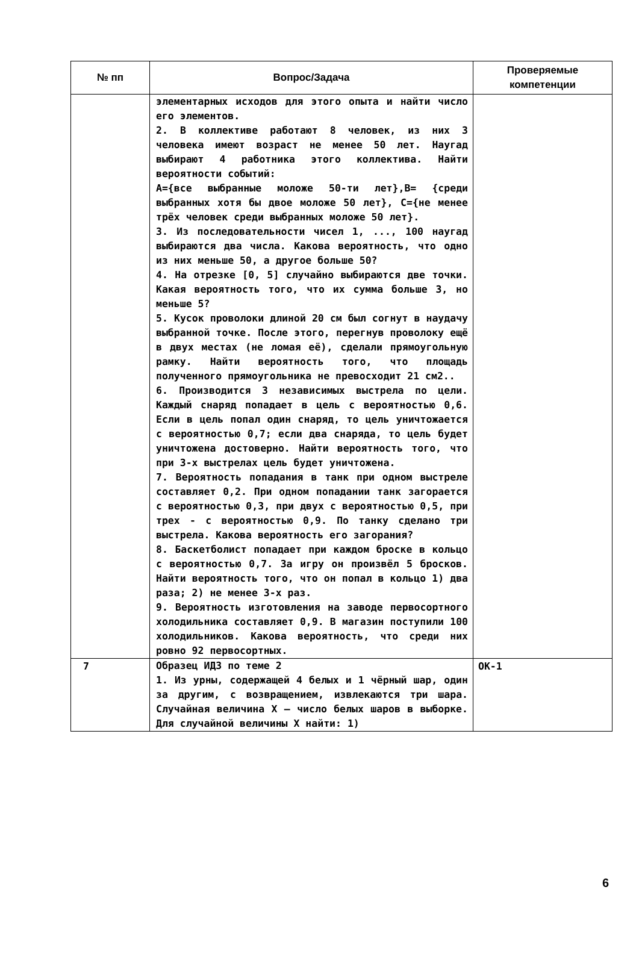| № пп | Вопрос/Задача | Проверяемые компетенции |
| --- | --- | --- |
| | элементарных исходов для этого опыта и найти число его элементов. 2. В коллективе работают 8 человек, из них 3 человека имеют возраст не менее 50 лет. Наугад выбирают 4 работника этого коллектива. Найти вероятности событий: A={все выбранные моложе 50-ти лет},B= {среди выбранных хотя бы двое моложе 50 лет}, C={не менее трёх человек среди выбранных моложе 50 лет}. 3. Из последовательности чисел 1, ..., 100 наугад выбираются два числа. Какова вероятность, что одно из них меньше 50, а другое больше 50? 4. На отрезке [0, 5] случайно выбираются две точки. Какая вероятность того, что их сумма больше 3, но меньше 5? 5. Кусок проволоки длиной 20 см был согнут в наудачу выбранной точке. После этого, перегнув проволоку ещё в двух местах (не ломая её), сделали прямоугольную рамку. Найти вероятность того, что площадь полученного прямоугольника не превосходит 21 см2.. 6. Производится 3 независимых выстрела по цели. Каждый снаряд попадает в цель с вероятностью 0,6. Если в цель попал один снаряд, то цель уничтожается с вероятностью 0,7; если два снаряда, то цель будет уничтожена достоверно. Найти вероятность того, что при 3-х выстрелах цель будет уничтожена. 7. Вероятность попадания в танк при одном выстреле составляет 0,2. При одном попадании танк загорается с вероятностью 0,3, при двух с вероятностью 0,5, при трех - с вероятностью 0,9. По танку сделано три выстрела. Какова вероятность его загорания? 8. Баскетболист попадает при каждом броске в кольцо с вероятностью 0,7. За игру он произвёл 5 бросков. Найти вероятность того, что он попал в кольцо 1) два раза; 2) не менее 3-х раз. 9. Вероятность изготовления на заводе первосортного холодильника составляет 0,9. В магазин поступили 100 холодильников. Какова вероятность, что среди них ровно 92 первосортных. | |
| 7 | Образец ИДЗ по теме 2 1. Из урны, содержащей 4 белых и 1 чёрный шар, один за другим, с возвращением, извлекаются три шара. Случайная величина X – число белых шаров в выборке. Для случайной величины X найти: 1) | ОК-1 |
6